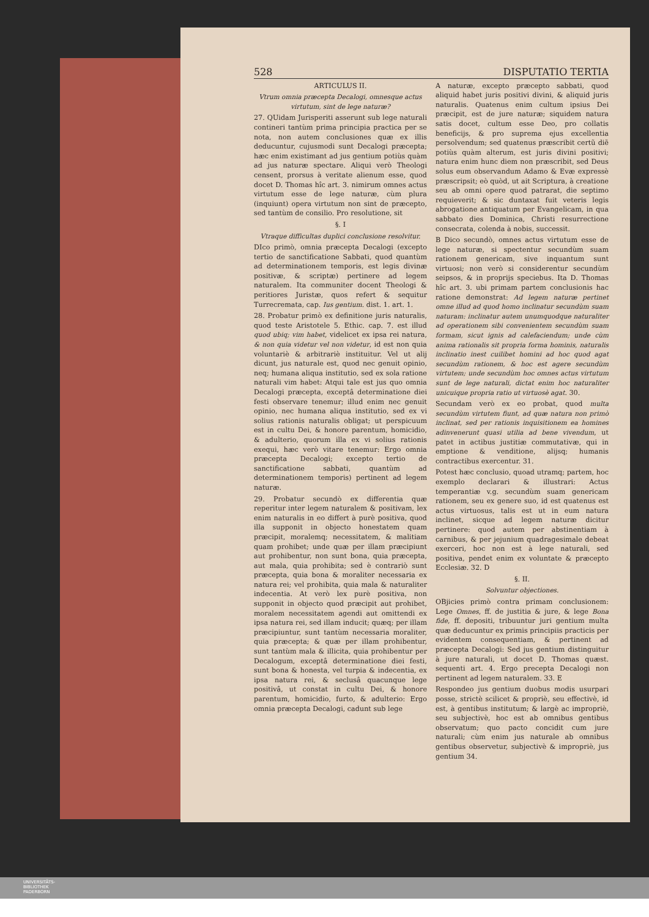528 DISPUTATIO TERTIA
ARTICULUS II.
Vtrum omnia præcepta Decalogi, omnesque actus virtutum, sint de lege naturæ?
27. QUidam Jurisperiti asserunt sub lege naturali contineri tantùm prima principia practica per se nota, non autem conclusiones quæ ex illis deducuntur, cujusmodi sunt Decalogi præcepta; hæc enim existimant ad jus gentium potiùs quàm ad jus naturæ spectare. Aliqui verò Theologi censent, prorsus à veritate alienum esse, quod docet D. Thomas hîc art. 3. nimirum omnes actus virtutum esse de lege naturæ, cùm plura (inquiunt) opera virtutum non sint de præcepto, sed tantùm de consilio. Pro resolutione, sit
§. I
Vtraque difficultas duplici conclusione resolvitur.
DIco primò, omnia præcepta Decalogi (excepto tertio de sanctificatione Sabbati, quod quantùm ad determinationem temporis, est legis divinæ positivæ, & scriptæ) pertinere ad legem naturalem. Ita communiter docent Theologi & peritiores Juristæ, quos refert & sequitur Turrecremata, cap. Ius gentium. dist. 1. art. 1.
28. Probatur primò ex definitione juris naturalis, quod teste Aristotele 5. Ethic. cap. 7. est illud quod ubiq; vim habet, videlicet ex ipsa rei natura, & non quia videtur vel non videtur, id est non quia voluntariè & arbitrariè instituitur. Vel ut alij dicunt, jus naturale est, quod nec genuit opinio, neq; humana aliqua institutio, sed ex sola ratione naturali vim habet: Atqui tale est jus quo omnia Decalogi præcepta, exceptâ determinatione diei festi observare tenemur; illud enim nec genuit opinio, nec humana aliqua institutio, sed ex vi solius rationis naturalis obligat; ut perspicuum est in cultu Dei, & honore parentum, homicidio, & adulterio, quorum illa ex vi solius rationis exequi, hæc verò vitare tenemur: Ergo omnia præcepta Decalogi; excepto tertio de sanctificatione sabbati, quantùm ad determinationem temporis) pertinent ad legem naturæ.
29. Probatur secundò ex differentia quæ reperitur inter legem naturalem & positivam, lex enim naturalis in eo differt à purè positiva, quod illa supponit in objecto honestatem quam præcipit, moralemq; necessitatem, & malitiam quam prohibet; unde quæ per illam præcipiunt aut prohibentur, non sunt bona, quia præcepta, aut mala, quia prohibita; sed è contrariò sunt præcepta, quia bona & moraliter necessaria ex natura rei; vel prohibita, quia mala & naturaliter indecentia. At verò lex purè positiva, non supponit in objecto quod præcipit aut prohibet, moralem necessitatem agendi aut omittendi ex ipsa natura rei, sed illam inducit; quæq; per illam præcipiuntur, sunt tantùm necessaria moraliter, quia præcepta; & quæ per illam prohibentur, sunt tantùm mala & illicita, quia prohibentur per Decalogum, exceptâ determinatione diei festi, sunt bona & honesta, vel turpia & indecentia, ex ipsa natura rei, & seclusâ quacunque lege positivâ, ut constat in cultu Dei, & honore parentum, homicidio, furto, & adulterio: Ergo omnia præcepta Decalogi, cadunt sub lege
A naturæ, excepto præcepto sabbati, quod aliquid habet juris positivi divini, & aliquid juris naturalis. Quatenus enim cultum ipsius Dei præcipit, est de jure naturæ; siquidem natura satis docet, cultum esse Deo, pro collatis beneficijs, & pro suprema ejus excellentia persolvendum; sed quatenus præscribit certũ diẽ potiùs quàm alterum, est juris divini positivi; natura enim hunc diem non præscribit, sed Deus solus eum observandum Adamo & Evæ expressè præscripsit; eò quòd, ut ait Scriptura, à creatione seu ab omni opere quod patrarat, die septimo requieverit; & sic duntaxat fuit veteris legis abrogatione antiquatum per Evangelicam, in qua sabbato dies Dominica, Christi resurrectione consecrata, colenda à nobis, successit.
B Dico secundò, omnes actus virtutum esse de lege naturæ, si spectentur secundùm suam rationem genericam, sive inquantum sunt virtuosi; non verò si considerentur secundùm seipsos, & in proprijs speciebus. Ita D. Thomas hîc art. 3. ubi primam partem conclusionis hac ratione demonstrat: Ad legem naturæ pertinet omne illud ad quod homo inclinatur secundùm suam naturam: inclinatur autem unumquodque naturaliter ad operationem sibi convenientem secundùm suam formam, sicut ignis ad calefaciendum; unde cùm anima rationalis sit propria forma hominis, naturalis inclinatio inest cuilibet homini ad hoc quod agat secundùm rationem, & hoc est agere secundùm virtutem; unde secundùm hoc omnes actus virtutum sunt de lege naturali, dictat enim hoc naturaliter unicuique propria ratio ut virtuosè agat. 30.
Secundam verò ex eo probat, quod multa secundùm virtutem fiunt, ad quæ natura non primò inclinat, sed per rationis inquisitionem ea homines adinvenerunt quasi utilia ad bene vivendum, ut patet in actibus justitiæ commutativæ, qui in emptione & venditione, alijsq; humanis contractibus exercentur. 31.
Potest hæc conclusio, quoad utramq; partem, hoc exemplo declarari & illustrari: Actus temperantiæ v.g. secundùm suam genericam rationem, seu ex genere suo, id est quatenus est actus virtuosus, talis est ut in eum natura inclinet, sicque ad legem naturæ dicitur pertinere: quod autem per abstinentiam à carnibus, & per jejunium quadragesimale debeat exerceri, hoc non est à lege naturali, sed positiva, pendet enim ex voluntate & præcepto Ecclesiæ. 32. D
§. II.
Solvuntur objectiones.
OBjicies primò contra primam conclusionem: Lege Omnes, ff. de justitia & jure, & lege Bona fide, ff. depositi, tribuuntur juri gentium multa quæ deducuntur ex primis principiis practicis per evidentem consequentiam, & pertinent ad præcepta Decalogi: Sed jus gentium distinguitur à jure naturali, ut docet D. Thomas quæst. sequenti art. 4. Ergo precepta Decalogi non pertinent ad legem naturalem. 33. E
Respondeo jus gentium duobus modis usurpari posse, strictè scilicet & propriè, seu effectivè, id est, à gentibus institutum; & largè ac impropriè, seu subjectivè, hoc est ab omnibus gentibus observatum; quo pacto concidit cum jure naturali; cùm enim jus naturale ab omnibus gentibus observetur, subjectivè & impropriè, jus gentium 34.
UNIVERSITÄTS-
BIBLIOTHEK
PADERBORN